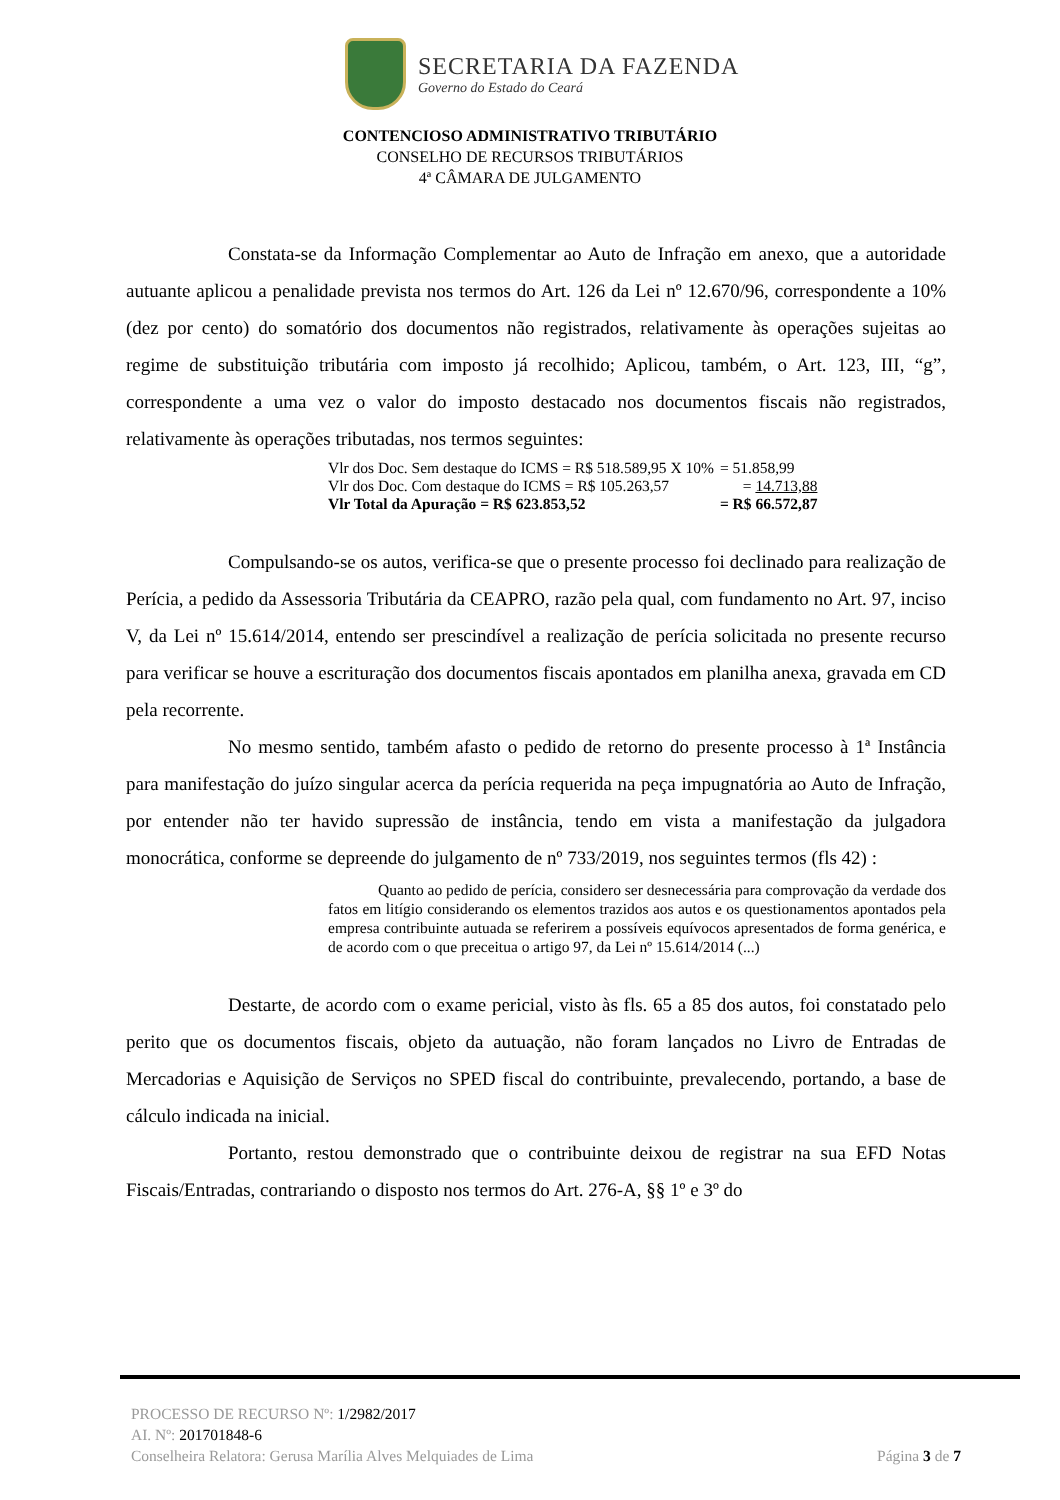SECRETARIA DA FAZENDA
Governo do Estado do Ceará
CONTENCIOSO ADMINISTRATIVO TRIBUTÁRIO
CONSELHO DE RECURSOS TRIBUTÁRIOS
4ª CÂMARA DE JULGAMENTO
Constata-se da Informação Complementar ao Auto de Infração em anexo, que a autoridade autuante aplicou a penalidade prevista nos termos do Art. 126 da Lei nº 12.670/96, correspondente a 10% (dez por cento) do somatório dos documentos não registrados, relativamente às operações sujeitas ao regime de substituição tributária com imposto já recolhido; Aplicou, também, o Art. 123, III, “g”, correspondente a uma vez o valor do imposto destacado nos documentos fiscais não registrados, relativamente às operações tributadas, nos termos seguintes:
| Vlr dos Doc. Sem destaque do ICMS = R$ 518.589,95 X 10% | = 51.858,99 |
| Vlr dos Doc. Com destaque do ICMS = R$ 105.263,57 | = 14.713,88 |
| Vlr Total da Apuração = R$ 623.853,52 | = R$ 66.572,87 |
Compulsando-se os autos, verifica-se que o presente processo foi declinado para realização de Perícia, a pedido da Assessoria Tributária da CEAPRO, razão pela qual, com fundamento no Art. 97, inciso V, da Lei nº 15.614/2014, entendo ser prescindível a realização de perícia solicitada no presente recurso para verificar se houve a escrituração dos documentos fiscais apontados em planilha anexa, gravada em CD pela recorrente.
No mesmo sentido, também afasto o pedido de retorno do presente processo à 1ª Instância para manifestação do juízo singular acerca da perícia requerida na peça impugnatória ao Auto de Infração, por entender não ter havido supressão de instância, tendo em vista a manifestação da julgadora monocrática, conforme se depreende do julgamento de nº 733/2019, nos seguintes termos (fls 42) :
Quanto ao pedido de perícia, considero ser desnecessária para comprovação da verdade dos fatos em litígio considerando os elementos trazidos aos autos e os questionamentos apontados pela empresa contribuinte autuada se referirem a possíveis equívocos apresentados de forma genérica, e de acordo com o que preceitua o artigo 97, da Lei nº 15.614/2014 (...)
Destarte, de acordo com o exame pericial, visto às fls. 65 a 85 dos autos, foi constatado pelo perito que os documentos fiscais, objeto da autuação, não foram lançados no Livro de Entradas de Mercadorias e Aquisição de Serviços no SPED fiscal do contribuinte, prevalecendo, portando, a base de cálculo indicada na inicial.
Portanto, restou demonstrado que o contribuinte deixou de registrar na sua EFD Notas Fiscais/Entradas, contrariando o disposto nos termos do Art. 276-A, §§ 1º e 3º do
PROCESSO DE RECURSO Nº: 1/2982/2017
AI. Nº: 201701848-6
Conselheira Relatora: Gerusa Marília Alves Melquiades de Lima Página 3 de 7